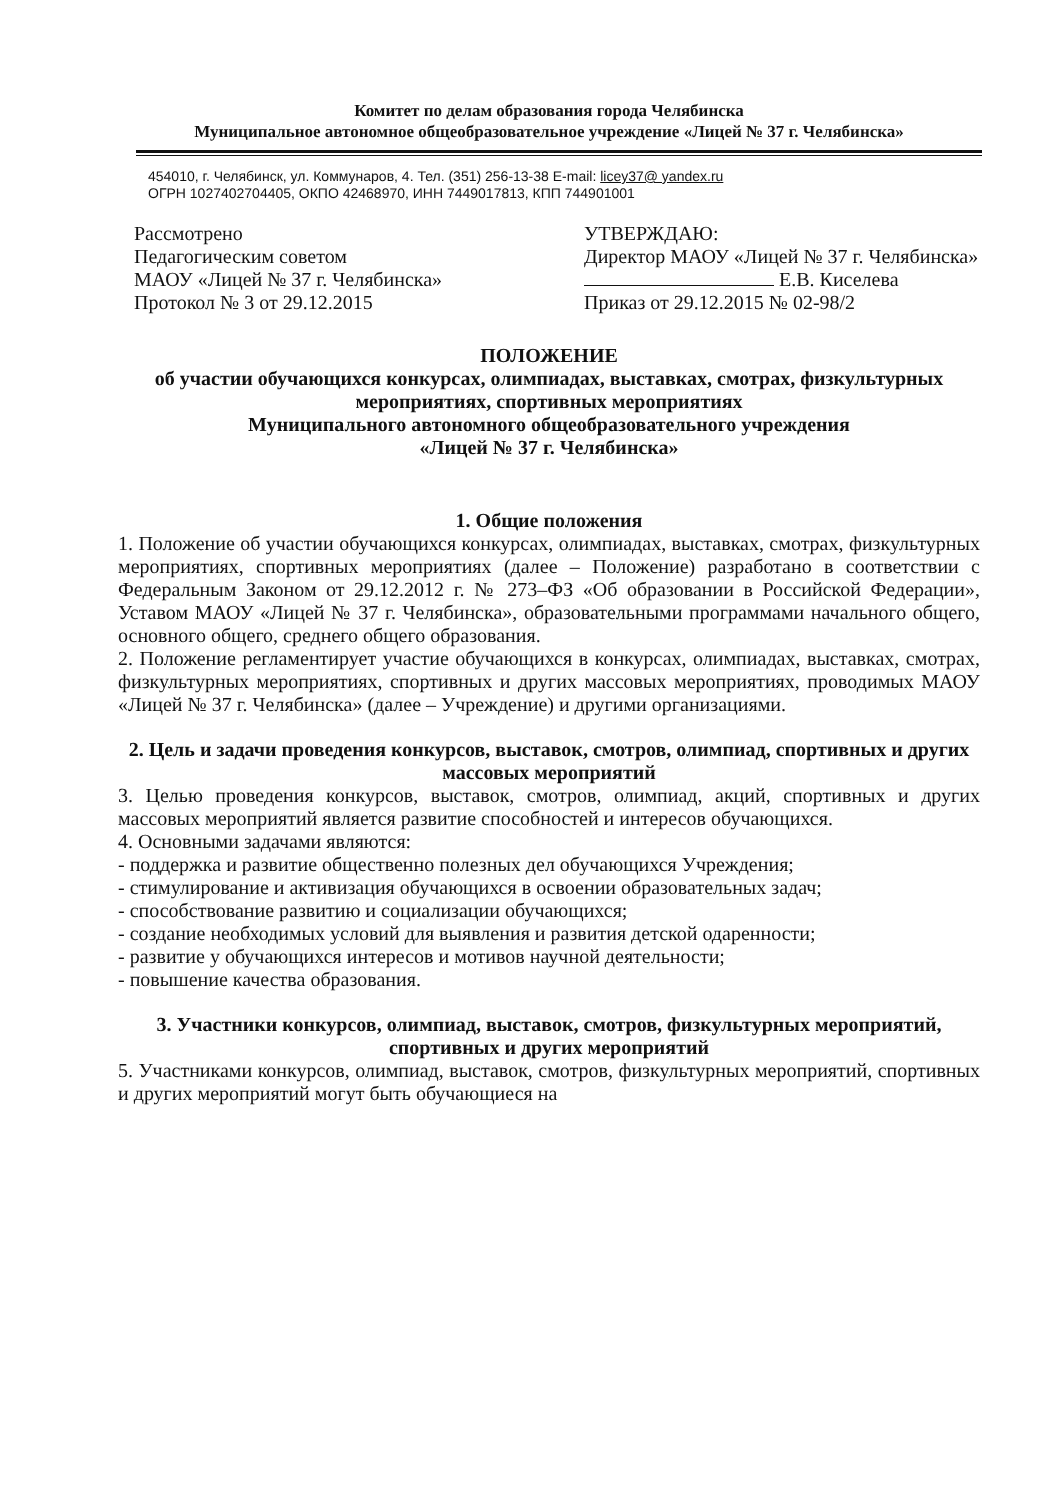Комитет по делам образования города Челябинска
Муниципальное автономное общеобразовательное учреждение «Лицей № 37 г. Челябинска»
454010, г. Челябинск, ул. Коммунаров, 4. Тел. (351) 256-13-38 E-mail: licey37@ yandex.ru
ОГРН 1027402704405, ОКПО 42468970, ИНН 7449017813, КПП 744901001
Рассмотрено
Педагогическим советом
МАОУ «Лицей № 37 г. Челябинска»
Протокол № 3 от 29.12.2015
УТВЕРЖДАЮ:
Директор МАОУ «Лицей № 37 г. Челябинска»
Е.В. Киселева
Приказ от 29.12.2015 № 02-98/2
ПОЛОЖЕНИЕ
об участии обучающихся конкурсах, олимпиадах, выставках, смотрах, физкультурных мероприятиях, спортивных мероприятиях
Муниципального автономного общеобразовательного учреждения
«Лицей № 37 г. Челябинска»
1. Общие положения
1. Положение об участии обучающихся конкурсах, олимпиадах, выставках, смотрах, физкультурных мероприятиях, спортивных мероприятиях (далее – Положение) разработано в соответствии с Федеральным Законом от 29.12.2012 г. № 273–ФЗ «Об образовании в Российской Федерации», Уставом МАОУ «Лицей № 37 г. Челябинска», образовательными программами начального общего, основного общего, среднего общего образования.
2. Положение регламентирует участие обучающихся в конкурсах, олимпиадах, выставках, смотрах, физкультурных мероприятиях, спортивных и других массовых мероприятиях, проводимых МАОУ «Лицей № 37 г. Челябинска» (далее – Учреждение) и другими организациями.
2. Цель и задачи проведения конкурсов, выставок, смотров, олимпиад, спортивных и других массовых мероприятий
3. Целью проведения конкурсов, выставок, смотров, олимпиад, акций, спортивных и других массовых мероприятий является развитие способностей и интересов обучающихся.
4. Основными задачами являются:
- поддержка и развитие общественно полезных дел обучающихся Учреждения;
- стимулирование и активизация обучающихся в освоении образовательных задач;
- способствование развитию и социализации обучающихся;
- создание необходимых условий для выявления и развития детской одаренности;
- развитие у обучающихся интересов и мотивов научной деятельности;
- повышение качества образования.
3. Участники конкурсов, олимпиад, выставок, смотров, физкультурных мероприятий, спортивных и других мероприятий
5. Участниками конкурсов, олимпиад, выставок, смотров, физкультурных мероприятий, спортивных и других мероприятий могут быть обучающиеся на